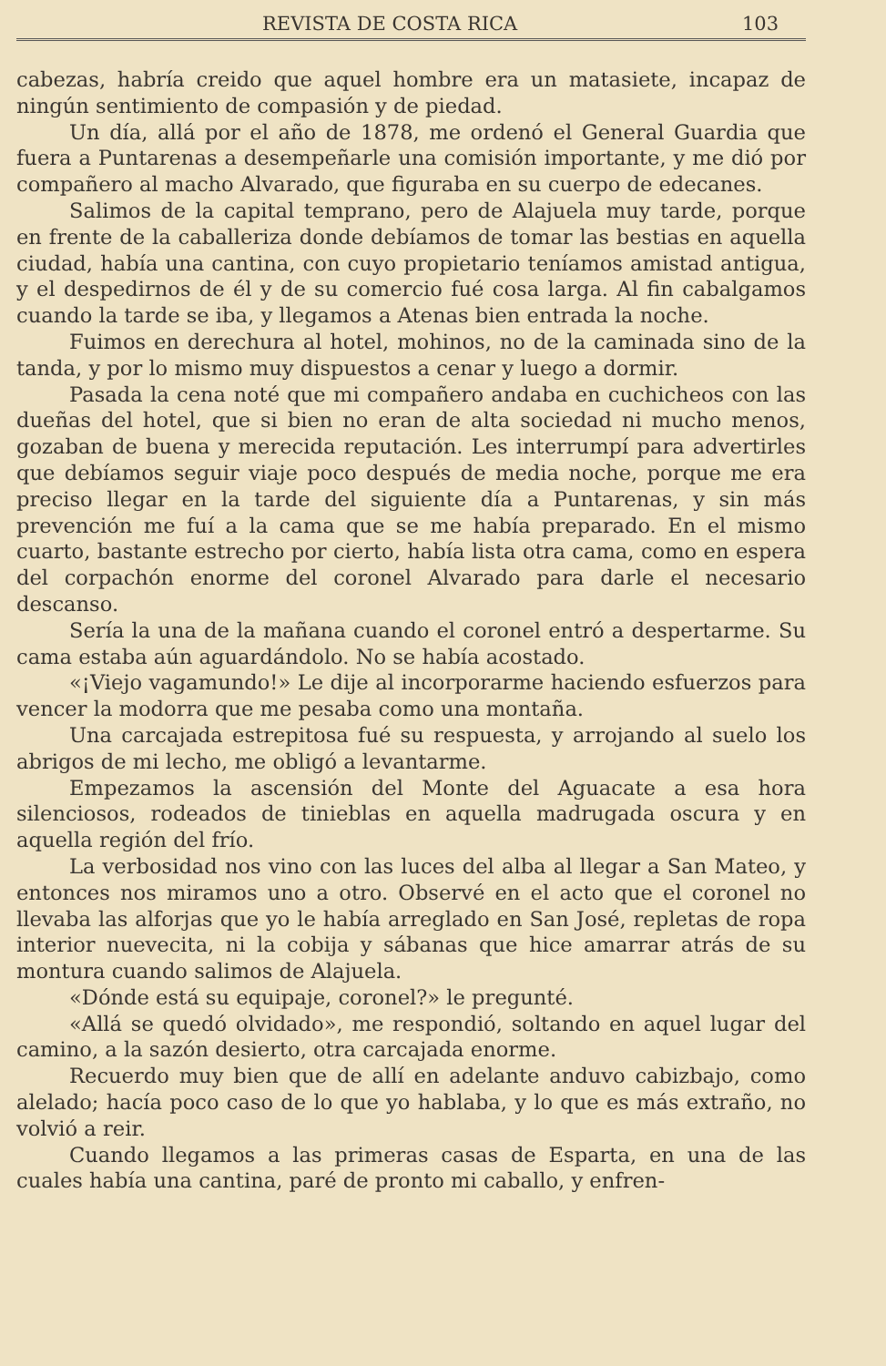REVISTA DE COSTA RICA 103
cabezas, habría creido que aquel hombre era un matasiete, incapaz de ningún sentimiento de compasión y de piedad.
Un día, allá por el año de 1878, me ordenó el General Guardia que fuera a Puntarenas a desempeñarle una comisión importante, y me dió por compañero al macho Alvarado, que figuraba en su cuerpo de edecanes.
Salimos de la capital temprano, pero de Alajuela muy tarde, porque en frente de la caballeriza donde debíamos de tomar las bestias en aquella ciudad, había una cantina, con cuyo propietario teníamos amistad antigua, y el despedirnos de él y de su comercio fué cosa larga. Al fin cabalgamos cuando la tarde se iba, y llegamos a Atenas bien entrada la noche.
Fuimos en derechura al hotel, mohinos, no de la caminada sino de la tanda, y por lo mismo muy dispuestos a cenar y luego a dormir.
Pasada la cena noté que mi compañero andaba en cuchicheos con las dueñas del hotel, que si bien no eran de alta sociedad ni mucho menos, gozaban de buena y merecida reputación. Les interrumpí para advertirles que debíamos seguir viaje poco después de media noche, porque me era preciso llegar en la tarde del siguiente día a Puntarenas, y sin más prevención me fuí a la cama que se me había preparado. En el mismo cuarto, bastante estrecho por cierto, había lista otra cama, como en espera del corpachón enorme del coronel Alvarado para darle el necesario descanso.
Sería la una de la mañana cuando el coronel entró a despertarme. Su cama estaba aún aguardándolo. No se había acostado.
«¡Viejo vagamundo!» Le dije al incorporarme haciendo esfuerzos para vencer la modorra que me pesaba como una montaña.
Una carcajada estrepitosa fué su respuesta, y arrojando al suelo los abrigos de mi lecho, me obligó a levantarme.
Empezamos la ascensión del Monte del Aguacate a esa hora silenciosos, rodeados de tinieblas en aquella madrugada oscura y en aquella región del frío.
La verbosidad nos vino con las luces del alba al llegar a San Mateo, y entonces nos miramos uno a otro. Observé en el acto que el coronel no llevaba las alforjas que yo le había arreglado en San José, repletas de ropa interior nuevecita, ni la cobija y sábanas que hice amarrar atrás de su montura cuando salimos de Alajuela.
«Dónde está su equipaje, coronel?» le pregunté.
«Allá se quedó olvidado», me respondió, soltando en aquel lugar del camino, a la sazón desierto, otra carcajada enorme.
Recuerdo muy bien que de allí en adelante anduvo cabizbajo, como alelado; hacía poco caso de lo que yo hablaba, y lo que es más extraño, no volvió a reir.
Cuando llegamos a las primeras casas de Esparta, en una de las cuales había una cantina, paré de pronto mi caballo, y enfren-